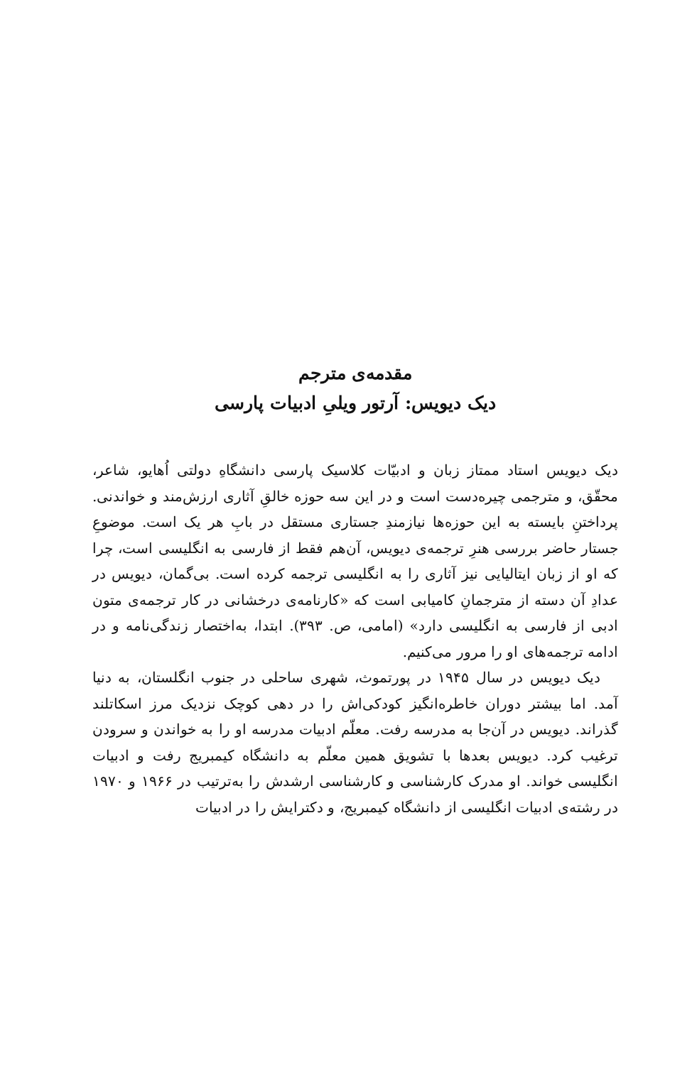مقدمه‌ی مترجم
دیک دیویس: آرتور ویلیِ ادبیات پارسی
دیک دیویس استاد ممتاز زبان و ادبیّات کلاسیک پارسی دانشگاهِ دولتی اُهایو، شاعر، محقّق، و مترجمی چیره‌دست است و در این سه حوزه خالقِ آثاری ارزش‌مند و خواندنی. پرداختنِ بایسته به این حوزه‌ها نیازمندِ جستاری مستقل در بابِ هر یک است. موضوعِ جستار حاضر بررسی هنرِ ترجمه‌ی دیویس، آن‌هم فقط از فارسی به انگلیسی است، چرا که او از زبان ایتالیایی نیز آثاری را به انگلیسی ترجمه کرده است. بی‌گمان، دیویس در عدادِ آن دسته از مترجمانِ کامیابی است که «کارنامه‌ی درخشانی در کار ترجمه‌ی متون ادبی از فارسی به انگلیسی دارد» (امامی، ص. ۳۹۳). ابتدا، به‌اختصار زندگی‌نامه و در ادامه ترجمه‌های او را مرور می‌کنیم.
دیک دیویس در سال ۱۹۴۵ در پورتموث، شهری ساحلی در جنوب انگلستان، به دنیا آمد. اما بیشتر دوران خاطره‌انگیز کودکی‌اش را در دهی کوچک نزدیک مرز اسکاتلند گذراند. دیویس در آن‌جا به مدرسه رفت. معلّم ادبیات مدرسه او را به خواندن و سرودن ترغیب کرد. دیویس بعدها با تشویق همین معلّم به دانشگاه کیمبریج رفت و ادبیات انگلیسی خواند. او مدرک کارشناسی و کارشناسی ارشدش را به‌ترتیب در ۱۹۶۶ و ۱۹۷۰ در رشته‌ی ادبیات انگلیسی از دانشگاه کیمبریج، و دکترایش را در ادبیات